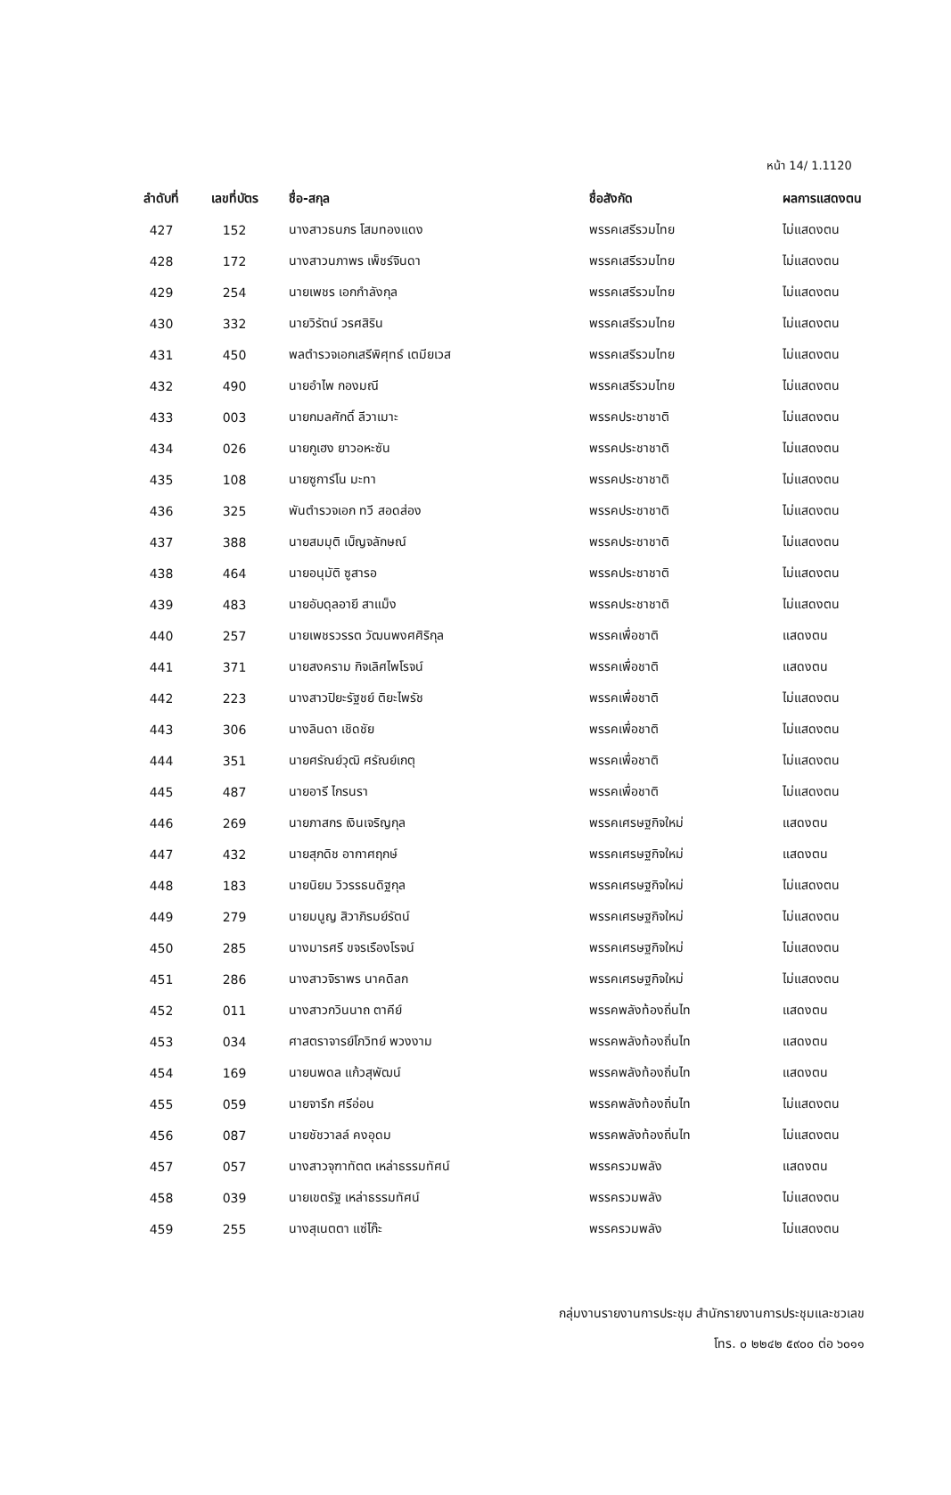หน้า 14/ 1.1120
| ลำดับที่ | เลขที่บัตร | ชื่อ-สกุล | ชื่อสังกัด | ผลการแสดงตน |
| --- | --- | --- | --- | --- |
| 427 | 152 | นางสาวธนภร โสมทองแดง | พรรคเสรีรวมไทย | ไม่แสดงตน |
| 428 | 172 | นางสาวนภาพร เพ็ชร์จินดา | พรรคเสรีรวมไทย | ไม่แสดงตน |
| 429 | 254 | นายเพชร เอกกำลังกุล | พรรคเสรีรวมไทย | ไม่แสดงตน |
| 430 | 332 | นายวิรัตน์ วรศสิริน | พรรคเสรีรวมไทย | ไม่แสดงตน |
| 431 | 450 | พลตำรวจเอกเสรีพิศุทธ์ เตมียเวส | พรรคเสรีรวมไทย | ไม่แสดงตน |
| 432 | 490 | นายอำไพ กองมณี | พรรคเสรีรวมไทย | ไม่แสดงตน |
| 433 | 003 | นายกมลศักดิ์ ลีวาเมาะ | พรรคประชาชาติ | ไม่แสดงตน |
| 434 | 026 | นายกูเฮง ยาวอหะซัน | พรรคประชาชาติ | ไม่แสดงตน |
| 435 | 108 | นายซูการ์โน มะทา | พรรคประชาชาติ | ไม่แสดงตน |
| 436 | 325 | พันตำรวจเอก ทวี สอดส่อง | พรรคประชาชาติ | ไม่แสดงตน |
| 437 | 388 | นายสมมุติ เบ็ญจลักษณ์ | พรรคประชาชาติ | ไม่แสดงตน |
| 438 | 464 | นายอนุมัติ ซูสารอ | พรรคประชาชาติ | ไม่แสดงตน |
| 439 | 483 | นายอับดุลอายี สาแม็ง | พรรคประชาชาติ | ไม่แสดงตน |
| 440 | 257 | นายเพชรวรรต วัฒนพงศศิริกุล | พรรคเพื่อชาติ | แสดงตน |
| 441 | 371 | นายสงคราม กิจเลิศไพโรจน์ | พรรคเพื่อชาติ | แสดงตน |
| 442 | 223 | นางสาวปิยะรัฐชย์ ติยะไพรัช | พรรคเพื่อชาติ | ไม่แสดงตน |
| 443 | 306 | นางลินดา เชิดชัย | พรรคเพื่อชาติ | ไม่แสดงตน |
| 444 | 351 | นายศรัณย์วุฒิ ศรัณย์เกตุ | พรรคเพื่อชาติ | ไม่แสดงตน |
| 445 | 487 | นายอารี ไกรนรา | พรรคเพื่อชาติ | ไม่แสดงตน |
| 446 | 269 | นายภาสกร เงินเจริญกุล | พรรคเศรษฐกิจใหม่ | แสดงตน |
| 447 | 432 | นายสุภดิช อากาศฤกษ์ | พรรคเศรษฐกิจใหม่ | แสดงตน |
| 448 | 183 | นายนิยม วิวรรธนดิฐกุล | พรรคเศรษฐกิจใหม่ | ไม่แสดงตน |
| 449 | 279 | นายมนูญ สิวาภิรมย์รัตน์ | พรรคเศรษฐกิจใหม่ | ไม่แสดงตน |
| 450 | 285 | นางมารศรี ขจรเรืองโรจน์ | พรรคเศรษฐกิจใหม่ | ไม่แสดงตน |
| 451 | 286 | นางสาวจิราพร นาคดิลก | พรรคเศรษฐกิจใหม่ | ไม่แสดงตน |
| 452 | 011 | นางสาวกวินนาถ ตาคีย์ | พรรคพลังท้องถิ่นไท | แสดงตน |
| 453 | 034 | ศาสตราจารย์โกวิทย์ พวงงาม | พรรคพลังท้องถิ่นไท | แสดงตน |
| 454 | 169 | นายนพดล แก้วสุพัฒน์ | พรรคพลังท้องถิ่นไท | แสดงตน |
| 455 | 059 | นายจารึก ศรีอ่อน | พรรคพลังท้องถิ่นไท | ไม่แสดงตน |
| 456 | 087 | นายชัชวาลล์ คงอุดม | พรรคพลังท้องถิ่นไท | ไม่แสดงตน |
| 457 | 057 | นางสาวจุฑาทัตต เหล่าธรรมทัศน์ | พรรครวมพลัง | แสดงตน |
| 458 | 039 | นายเขตรัฐ เหล่าธรรมทัศน์ | พรรครวมพลัง | ไม่แสดงตน |
| 459 | 255 | นางสุเนตตา แซ่โก๊ะ | พรรครวมพลัง | ไม่แสดงตน |
กลุ่มงานรายงานการประชุม สำนักรายงานการประชุมและชวเลข
โทร. ๐ ๒๒๔๒ ๕๙๐๐ ต่อ ๖๐๑๑